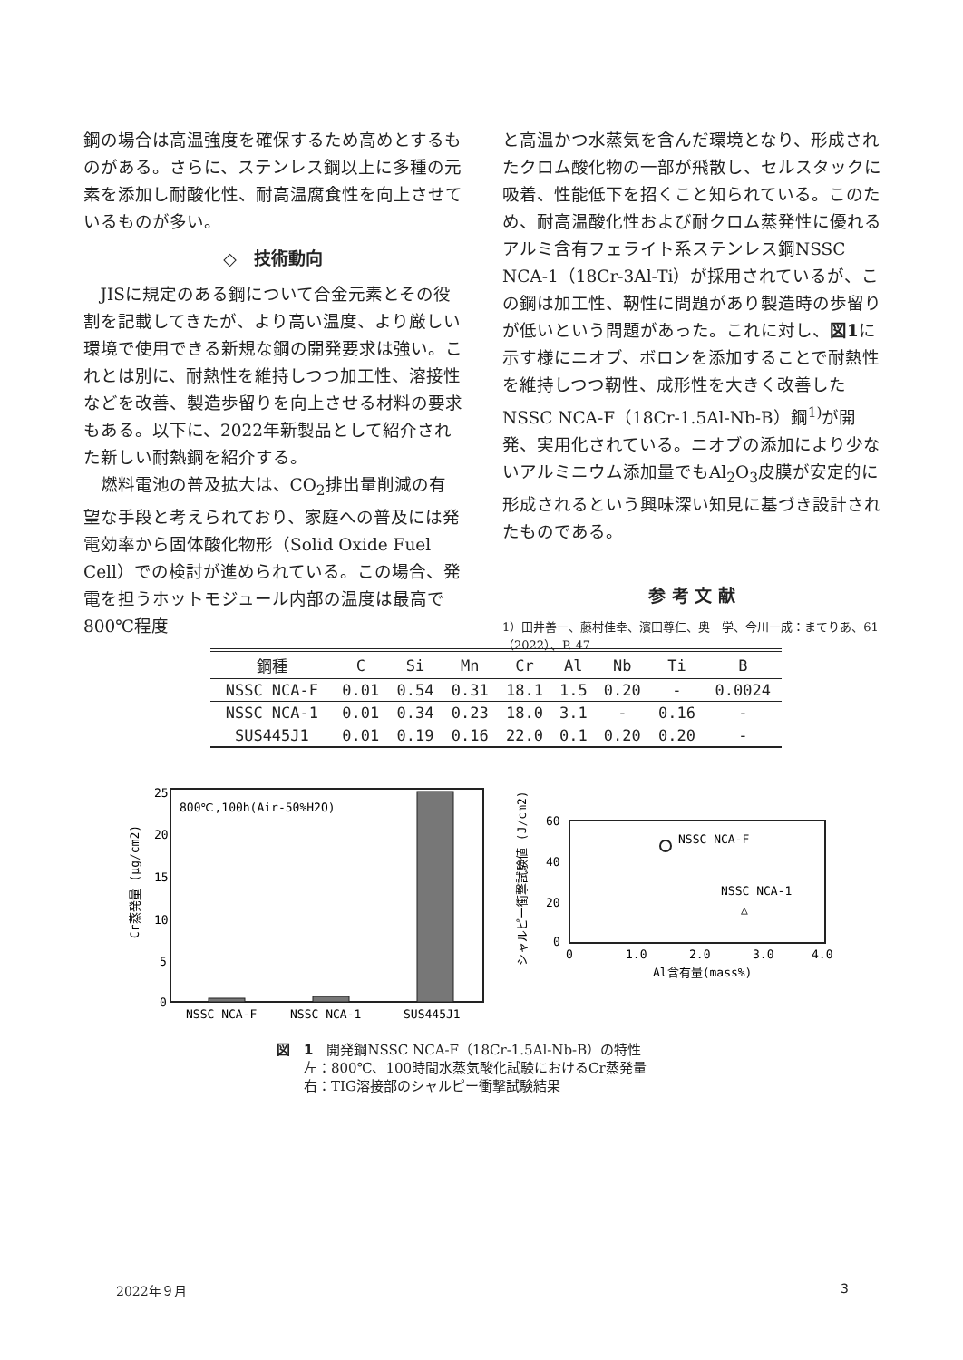鋼の場合は高温強度を確保するため高めとするものがある。さらに、ステンレス鋼以上に多種の元素を添加し耐酸化性、耐高温腐食性を向上させているものが多い。
◇　技術動向
JISに規定のある鋼について合金元素とその役割を記載してきたが、より高い温度、より厳しい環境で使用できる新規な鋼の開発要求は強い。これとは別に、耐熱性を維持しつつ加工性、溶接性などを改善、製造歩留りを向上させる材料の要求もある。以下に、2022年新製品として紹介された新しい耐熱鋼を紹介する。
燃料電池の普及拡大は、CO<sub>2</sub>排出量削減の有望な手段と考えられており、家庭への普及には発電効率から固体酸化物形（Solid Oxide Fuel Cell）での検討が進められている。この場合、発電を担うホットモジュール内部の温度は最高で800℃程度
と高温かつ水蒸気を含んだ環境となり、形成されたクロム酸化物の一部が飛散し、セルスタックに吸着、性能低下を招くこと知られている。このため、耐高温酸化性および耐クロム蒸発性に優れるアルミ含有フェライト系ステンレス鋼NSSC NCA-1（18Cr-3Al-Ti）が採用されているが、この鋼は加工性、靭性に問題があり製造時の歩留りが低いという問題があった。これに対し、図1に示す様にニオブ、ボロンを添加することで耐熱性を維持しつつ靭性、成形性を大きく改善したNSSC NCA-F（18Cr-1.5Al-Nb-B）鋼<sup>1)</sup>が開発、実用化されている。ニオブの添加により少ないアルミニウム添加量でもAl<sub>2</sub>O<sub>3</sub>皮膜が安定的に形成されるという興味深い知見に基づき設計されたものである。
参 考 文 献
1）田井善一、藤村佳幸、濱田尊仁、奥　学、今川一成：まてりあ、61（2022）、P. 47
| 鋼種 | C | Si | Mn | Cr | Al | Nb | Ti | B |
| --- | --- | --- | --- | --- | --- | --- | --- | --- |
| NSSC NCA-F | 0.01 | 0.54 | 0.31 | 18.1 | 1.5 | 0.20 | - | 0.0024 |
| NSSC NCA-1 | 0.01 | 0.34 | 0.23 | 18.0 | 3.1 | - | 0.16 | - |
| SUS445J1 | 0.01 | 0.19 | 0.16 | 22.0 | 0.1 | 0.20 | 0.20 | - |
800℃,100h(Air-50%H2O)
25
20
15
10
5
0
Cr蒸発量 (μg/cm2)
NSSC NCA-F
NSSC NCA-1
SUS445J1
60
40
20
0
シャルピー衝撃試験値 (J/cm2)
NSSC NCA-F
NSSC NCA-1
△
0
1.0
2.0
3.0
4.0
Al含有量(mass%)
図　1　開発鋼NSSC NCA-F（18Cr-1.5Al-Nb-B）の特性
　　左：800℃、100時間水蒸気酸化試験におけるCr蒸発量
　　右：TIG溶接部のシャルピー衝撃試験結果
2022年９月 3